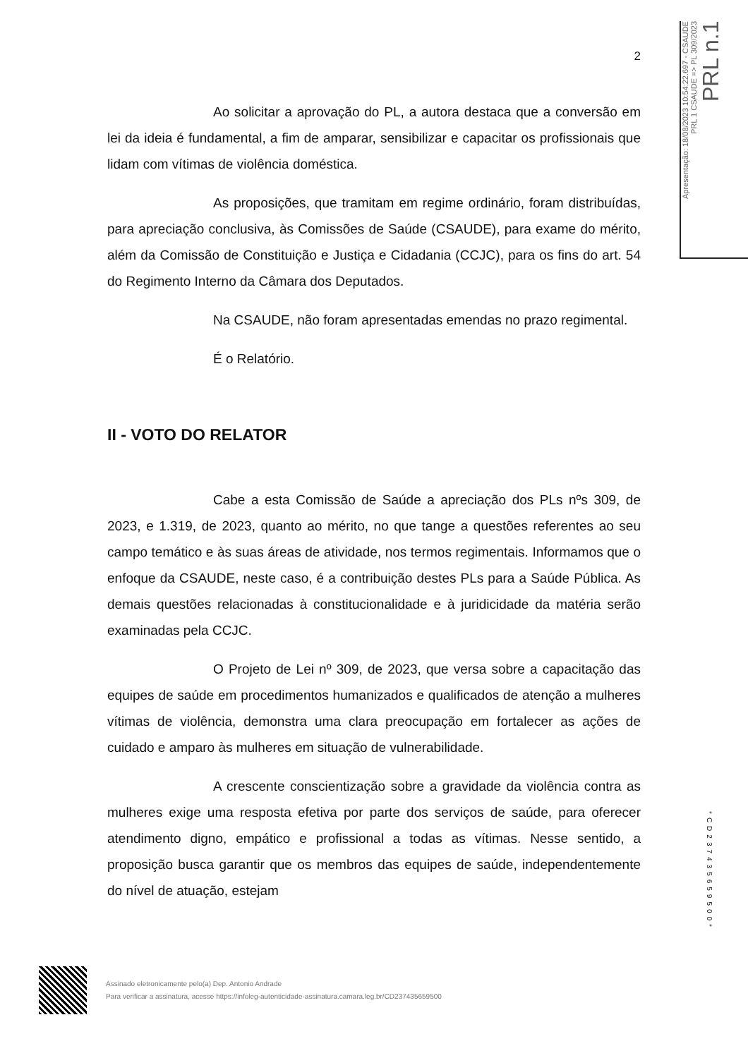Apresentação: 18/08/2023 10:54:22.697 - CSAUDE
PRL 1 CSAUDE => PL 309/2023
PRL n.1
2
Ao solicitar a aprovação do PL, a autora destaca que a conversão em lei da ideia é fundamental, a fim de amparar, sensibilizar e capacitar os profissionais que lidam com vítimas de violência doméstica.
As proposições, que tramitam em regime ordinário, foram distribuídas, para apreciação conclusiva, às Comissões de Saúde (CSAUDE), para exame do mérito, além da Comissão de Constituição e Justiça e Cidadania (CCJC), para os fins do art. 54 do Regimento Interno da Câmara dos Deputados.
Na CSAUDE, não foram apresentadas emendas no prazo regimental.
É o Relatório.
II - VOTO DO RELATOR
Cabe a esta Comissão de Saúde a apreciação dos PLs nºs 309, de 2023, e 1.319, de 2023, quanto ao mérito, no que tange a questões referentes ao seu campo temático e às suas áreas de atividade, nos termos regimentais. Informamos que o enfoque da CSAUDE, neste caso, é a contribuição destes PLs para a Saúde Pública. As demais questões relacionadas à constitucionalidade e à juridicidade da matéria serão examinadas pela CCJC.
O Projeto de Lei nº 309, de 2023, que versa sobre a capacitação das equipes de saúde em procedimentos humanizados e qualificados de atenção a mulheres vítimas de violência, demonstra uma clara preocupação em fortalecer as ações de cuidado e amparo às mulheres em situação de vulnerabilidade.
A crescente conscientização sobre a gravidade da violência contra as mulheres exige uma resposta efetiva por parte dos serviços de saúde, para oferecer atendimento digno, empático e profissional a todas as vítimas. Nesse sentido, a proposição busca garantir que os membros das equipes de saúde, independentemente do nível de atuação, estejam
*CD237435659500*
Assinado eletronicamente pelo(a) Dep. Antonio Andrade
Para verificar a assinatura, acesse https://infoleg-autenticidade-assinatura.camara.leg.br/CD237435659500